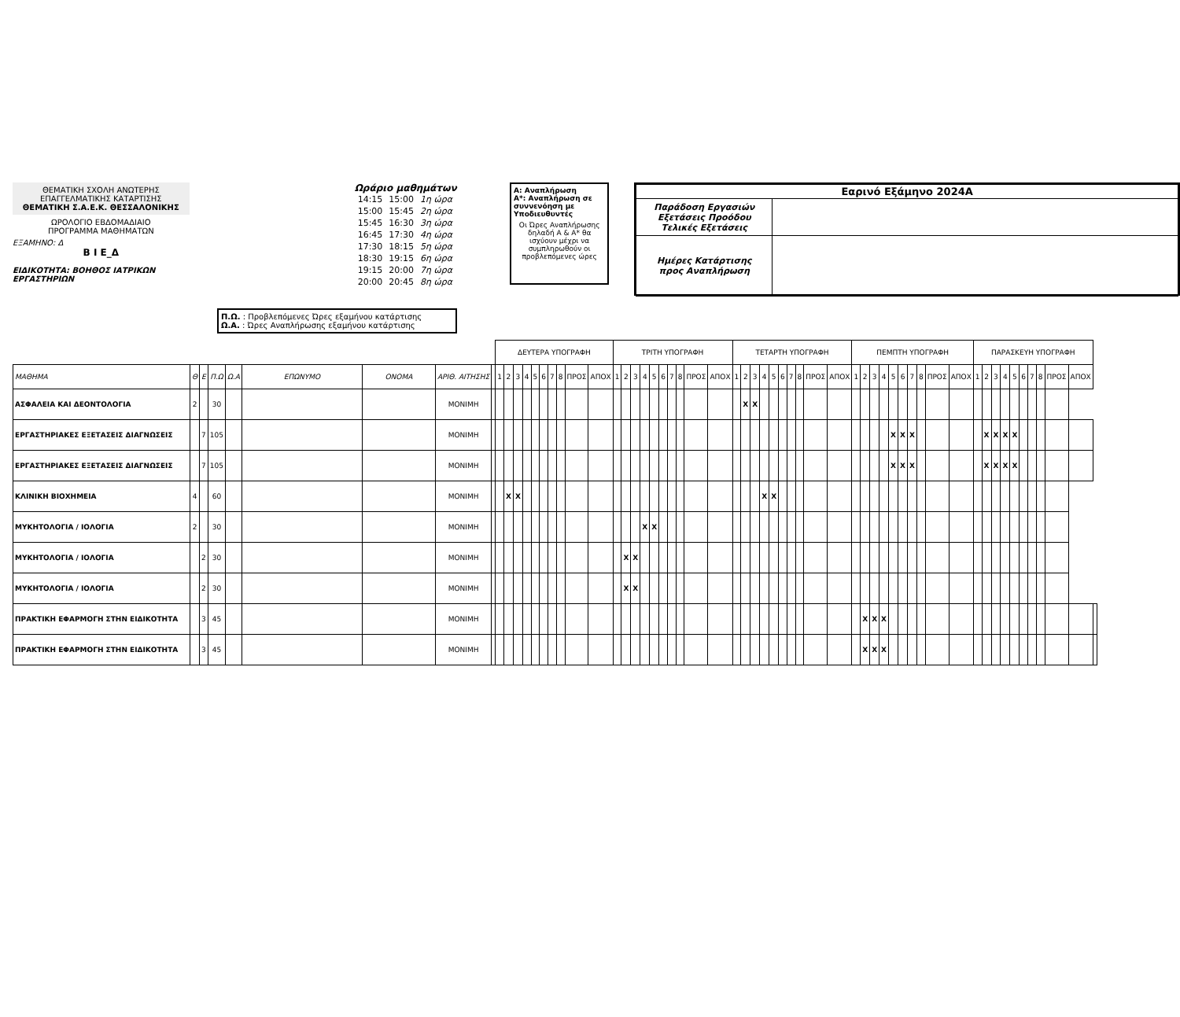ΘΕΜΑΤΙΚΗ ΣΧΟΛΗ ΑΝΩΤΕΡΗΣ
ΕΠΑΓΓΕΛΜΑΤΙΚΗΣ ΚΑΤΑΡΤΙΣΗΣ
ΘΕΜΑΤΙΚΗ Σ.Α.Ε.Κ. ΘΕΣΣΑΛΟΝΙΚΗΣ
ΩΡΟΛΟΓΙΟ ΕΒΔΟΜΑΔΙΑΙΟ
ΠΡΟΓΡΑΜΜΑ ΜΑΘΗΜΑΤΩΝ
ΕΞΑΜΗΝΟ: Δ
Β Ι Ε_Δ
ΕΙΔΙΚΟΤΗΤΑ: ΒΟΗΘΟΣ ΙΑΤΡΙΚΩΝ ΕΡΓΑΣΤΗΡΙΩΝ
Ωράριο μαθημάτων
| 14:15 | 15:00 | 1η ώρα |
| 15:00 | 15:45 | 2η ώρα |
| 15:45 | 16:30 | 3η ώρα |
| 16:45 | 17:30 | 4η ώρα |
| 17:30 | 18:15 | 5η ώρα |
| 18:30 | 19:15 | 6η ώρα |
| 19:15 | 20:00 | 7η ώρα |
| 20:00 | 20:45 | 8η ώρα |
Α: Αναπλήρωση
Α*: Αναπλήρωση σε συννενόηση με Υποδιευθυντές
Οι Ώρες Αναπλήρωσης δηλαδή Α & Α* θα ισχύουν μέχρι να συμπληρωθούν οι προβλεπόμενες ώρες
| Εαρινό Εξάμηνο 2024Α | |
| Παράδοση Εργασιών Εξετάσεις Προόδου Τελικές Εξετάσεις | |
| Ημέρες Κατάρτισης προς Αναπλήρωση | |
Π.Ω. : Προβλεπόμενες Ώρες εξαμήνου κατάρτισης
Ω.Α. : Ώρες Αναπλήρωσης εξαμήνου κατάρτισης
| | | | | | | | | | ΔΕΥΤΕΡΑ ΥΠΟΓΡΑΦΗ | | | | | | | | | | ΤΡΙΤΗ ΥΠΟΓΡΑΦΗ | | | | | | | | | | ΤΕΤΑΡΤΗ ΥΠΟΓΡΑΦΗ | | | | | | | | | | ΠΕΜΠΤΗ ΥΠΟΓΡΑΦΗ | | | | | | | | | | ΠΑΡΑΣΚΕΥΗ ΥΠΟΓΡΑΦΗ | | | | | | | | | | |
| --- | --- | --- | --- | --- | --- | --- | --- | --- | --- | --- | --- | --- | --- | --- | --- | --- | --- | --- | --- | --- | --- | --- | --- | --- | --- | --- | --- | --- | --- | --- | --- | --- | --- | --- | --- | --- | --- | --- | --- | --- | --- | --- | --- | --- | --- | --- | --- | --- | --- | --- | --- | --- | --- | --- | --- | --- | --- | --- | --- |
| ΜΑΘΗΜΑ | Θ | Ε | Π.Ω | Ω.Α | ΕΠΩΝΥΜΟ | ΟΝΟΜΑ | ΑΡΙΘ. ΑΙΤΗΣΗΣ | | 1 | 2 | 3 | 4 | 5 | 6 | 7 | 8 | ΠΡΟΣ | ΑΠΟΧ | 1 | 2 | 3 | 4 | 5 | 6 | 7 | 8 | ΠΡΟΣ | ΑΠΟΧ | 1 | 2 | 3 | 4 | 5 | 6 | 7 | 8 | ΠΡΟΣ | ΑΠΟΧ | 1 | 2 | 3 | 4 | 5 | 6 | 7 | 8 | ΠΡΟΣ | ΑΠΟΧ | 1 | 2 | 3 | 4 | 5 | 6 | 7 | 8 | ΠΡΟΣ | ΑΠΟΧ | |
| ΑΣΦΑΛΕΙΑ ΚΑΙ ΔΕΟΝΤΟΛΟΓΙΑ | 2 | | 30 | | | | ΜΟΝΙΜΗ | | | | | | | | | | | | | | | | | | | | | | | X | X | | | | | | | | | | | | | | | | | | | | | | | | | | | | |
| ΕΡΓΑΣΤΗΡΙΑΚΕΣ ΕΞΕΤΑΣΕΙΣ ΔΙΑΓΝΩΣΕΙΣ | | 7 | 105 | | | | ΜΟΝΙΜΗ | | | | | | | | | | | | | | | | | | | | | | | | | | | | | | | | | | | | X | X | X | | | | | X | X | X | X | | | | | | |
| ΕΡΓΑΣΤΗΡΙΑΚΕΣ ΕΞΕΤΑΣΕΙΣ ΔΙΑΓΝΩΣΕΙΣ | | 7 | 105 | | | | ΜΟΝΙΜΗ | | | | | | | | | | | | | | | | | | | | | | | | | | | | | | | | | | | | X | X | X | | | | | X | X | X | X | | | | | | |
| ΚΛΙΝΙΚΗ ΒΙΟΧΗΜΕΙΑ | 4 | | 60 | | | | ΜΟΝΙΜΗ | | | X | X | | | | | | | | | | | | | | | | | | | | | X | X | | | | | | | | | | | | | | | | | | | | | | | | | | |
| ΜΥΚΗΤΟΛΟΓΙΑ / ΙΟΛΟΓΙΑ | 2 | | 30 | | | | ΜΟΝΙΜΗ | | | | | | | | | | | | | | | X | X | | | | | | | | | | | | | | | | | | | | | | | | | | | | | | | | | | | | |
| ΜΥΚΗΤΟΛΟΓΙΑ / ΙΟΛΟΓΙΑ | | 2 | 30 | | | | ΜΟΝΙΜΗ | | | | | | | | | | | | | X | X | | | | | | | | | | | | | | | | | | | | | | | | | | | | | | | | | | | | | | |
| ΜΥΚΗΤΟΛΟΓΙΑ / ΙΟΛΟΓΙΑ | | 2 | 30 | | | | ΜΟΝΙΜΗ | | | | | | | | | | | | | X | X | | | | | | | | | | | | | | | | | | | | | | | | | | | | | | | | | | | | | | |
| ΠΡΑΚΤΙΚΗ ΕΦΑΡΜΟΓΗ ΣΤΗΝ ΕΙΔΙΚΟΤΗΤΑ | | 3 | 45 | | | | ΜΟΝΙΜΗ | | | | | | | | | | | | | | | | | | | | | | | | | | | | | | | | | X | X | X | | | | | | | | | | | | | | | | | |
| ΠΡΑΚΤΙΚΗ ΕΦΑΡΜΟΓΗ ΣΤΗΝ ΕΙΔΙΚΟΤΗΤΑ | | 3 | 45 | | | | ΜΟΝΙΜΗ | | | | | | | | | | | | | | | | | | | | | | | | | | | | | | | | | X | X | X | | | | | | | | | | | | | | | | | |